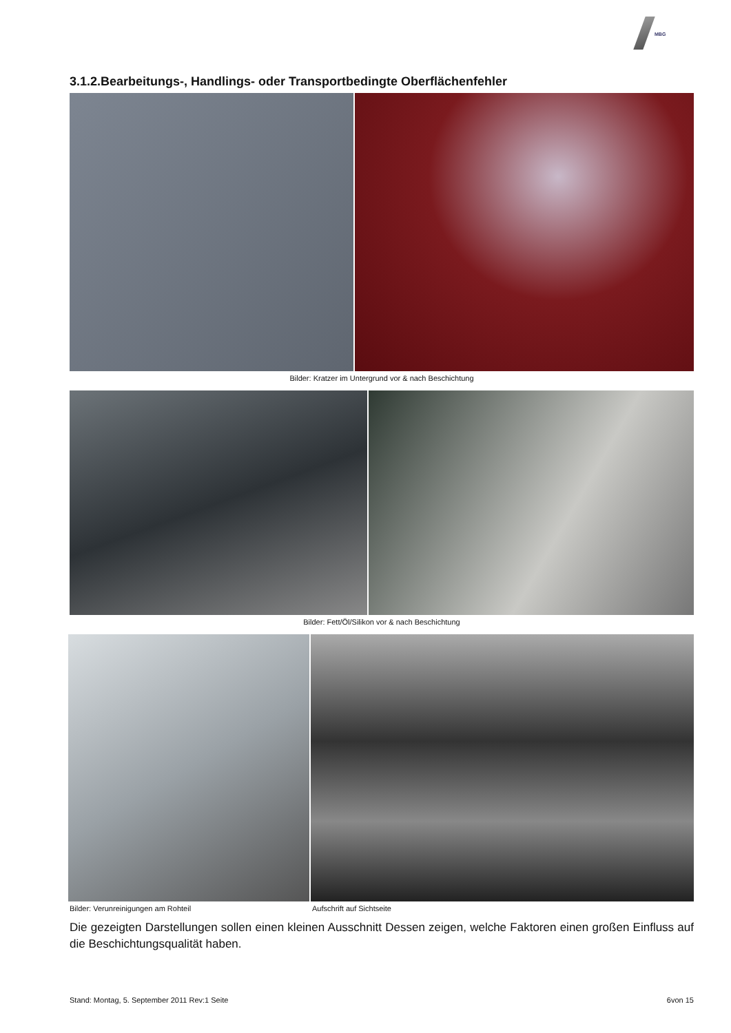MBG
3.1.2.Bearbeitungs-, Handlings- oder Transportbedingte Oberflächenfehler
Bilder: Kratzer im Untergrund vor & nach Beschichtung
Bilder: Fett/Öl/Silikon vor & nach Beschichtung
Bilder: Verunreinigungen am Rohteil Aufschrift auf Sichtseite
Die gezeigten Darstellungen sollen einen kleinen Ausschnitt Dessen zeigen, welche Faktoren einen großen Einfluss auf die Beschichtungsqualität haben.
Stand: Montag, 5. September 2011 Rev:1 Seite 6von 15